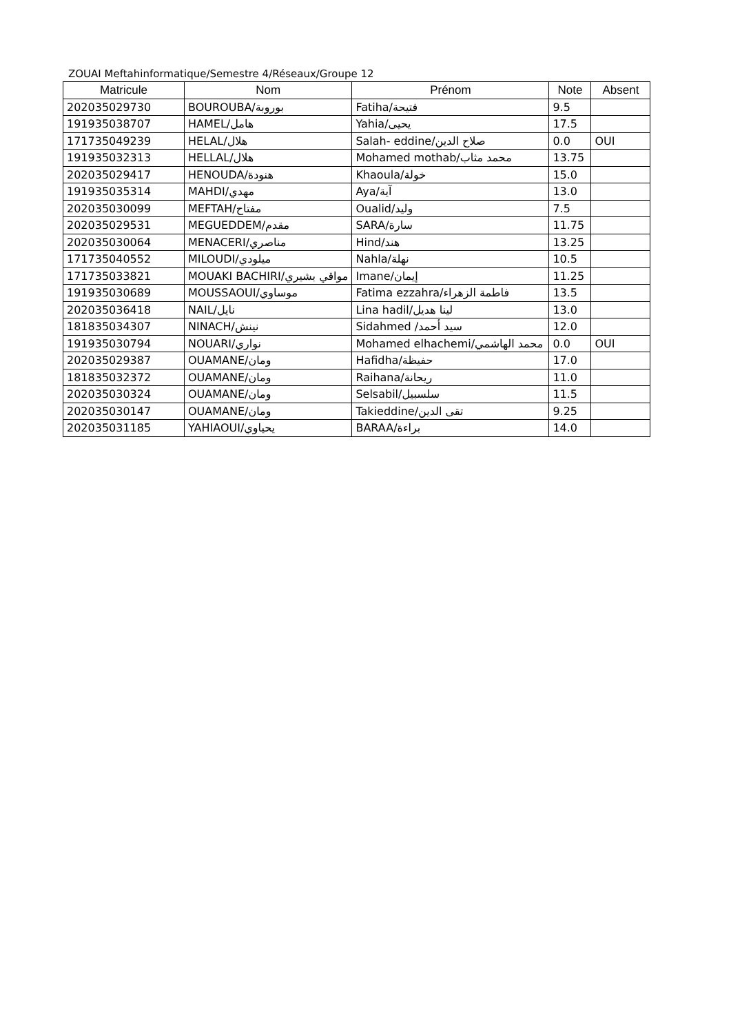ZOUAI Meftahinformatique/Semestre 4/Réseaux/Groupe 12
| Matricule | Nom | Prénom | Note | Absent |
| --- | --- | --- | --- | --- |
| 202035029730 | BOUROUBA/بوروبة | Fatiha/فتيحة | 9.5 | |
| 191935038707 | HAMEL/هامل | Yahia/يحيى | 17.5 | |
| 171735049239 | HELAL/هلال | Salah- eddine/صلاح الدين | 0.0 | OUI |
| 191935032313 | HELLAL/هلال | Mohamed mothab/محمد مثاب | 13.75 | |
| 202035029417 | HENOUDA/هنودة | Khaoula/خولة | 15.0 | |
| 191935035314 | MAHDI/مهدي | Aya/آية | 13.0 | |
| 202035030099 | MEFTAH/مفتاح | Oualid/وليد | 7.5 | |
| 202035029531 | MEGUEDDEM/مقدم | SARA/سارة | 11.75 | |
| 202035030064 | MENACERI/مناصري | Hind/هند | 13.25 | |
| 171735040552 | MILOUDI/ميلودي | Nahla/نهلة | 10.5 | |
| 171735033821 | MOUAKI BACHIRI/مواقي بشيري | Imane/إيمان | 11.25 | |
| 191935030689 | MOUSSAOUI/موساوي | Fatima ezzahra/فاطمة الزهراء | 13.5 | |
| 202035036418 | NAIL/نايل | Lina hadil/لينا هديل | 13.0 | |
| 181835034307 | NINACH/نينش | Sidahmed /سيد أحمد | 12.0 | |
| 191935030794 | NOUARI/نواري | Mohamed elhachemi/محمد الهاشمي | 0.0 | OUI |
| 202035029387 | OUAMANE/ومان | Hafidha/حفيظة | 17.0 | |
| 181835032372 | OUAMANE/ومان | Raihana/ريحانة | 11.0 | |
| 202035030324 | OUAMANE/ومان | Selsabil/سلسبيل | 11.5 | |
| 202035030147 | OUAMANE/ومان | Takieddine/تقى الدين | 9.25 | |
| 202035031185 | YAHIAOUI/يحياوي | BARAA/براءة | 14.0 | |